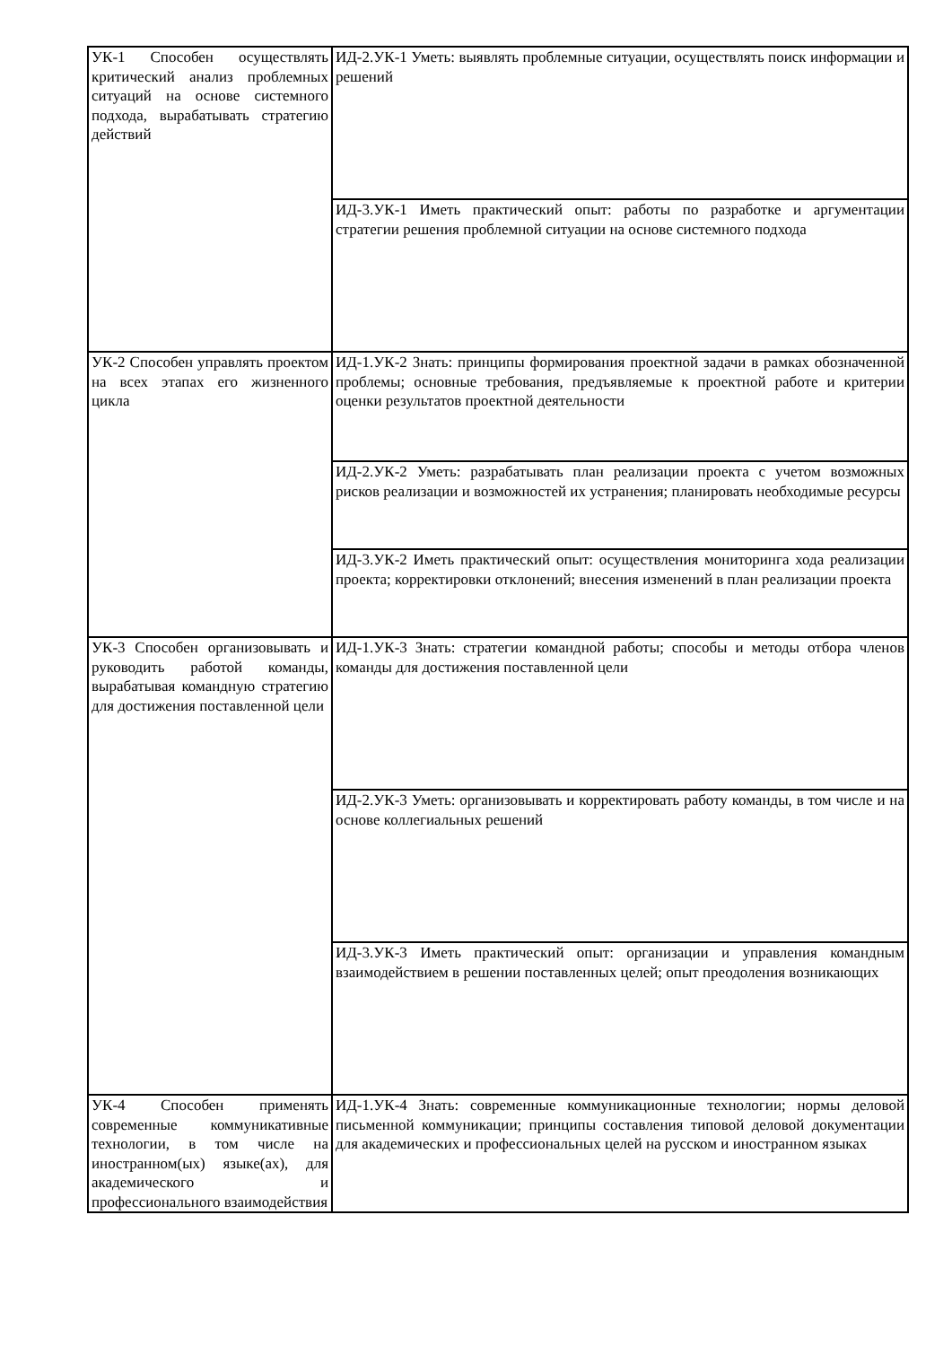| УК-1 Способен осуществлять критический анализ проблемных ситуаций на основе системного подхода, вырабатывать стратегию действий | ИД-2.УК-1 Уметь: выявлять проблемные ситуации, осуществлять поиск информации и решений |
| | ИД-3.УК-1 Иметь практический опыт: работы по разработке и аргументации стратегии решения проблемной ситуации на основе системного подхода |
| УК-2 Способен управлять проектом на всех этапах его жизненного цикла | ИД-1.УК-2 Знать: принципы формирования проектной задачи в рамках обозначенной проблемы; основные требования, предъявляемые к проектной работе и критерии оценки результатов проектной деятельности |
| | ИД-2.УК-2 Уметь: разрабатывать план реализации проекта с учетом возможных рисков реализации и возможностей их устранения; планировать необходимые ресурсы |
| | ИД-3.УК-2 Иметь практический опыт: осуществления мониторинга хода реализации проекта; корректировки отклонений; внесения изменений в план реализации проекта |
| УК-3 Способен организовывать и руководить работой команды, вырабатывая командную стратегию для достижения поставленной цели | ИД-1.УК-3 Знать: стратегии командной работы; способы и методы отбора членов команды для достижения поставленной цели |
| | ИД-2.УК-3 Уметь: организовывать и корректировать работу команды, в том числе и на основе коллегиальных решений |
| | ИД-3.УК-3 Иметь практический опыт: организации и управления командным взаимодействием в решении поставленных целей; опыт преодоления возникающих |
| УК-4 Способен применять современные коммуникативные технологии, в том числе на иностранном(ых) языке(ах), для академического и профессионального взаимодействия | ИД-1.УК-4 Знать: современные коммуникационные технологии; нормы деловой письменной коммуникации; принципы составления типовой деловой документации для академических и профессиональных целей на русском и иностранном языках |